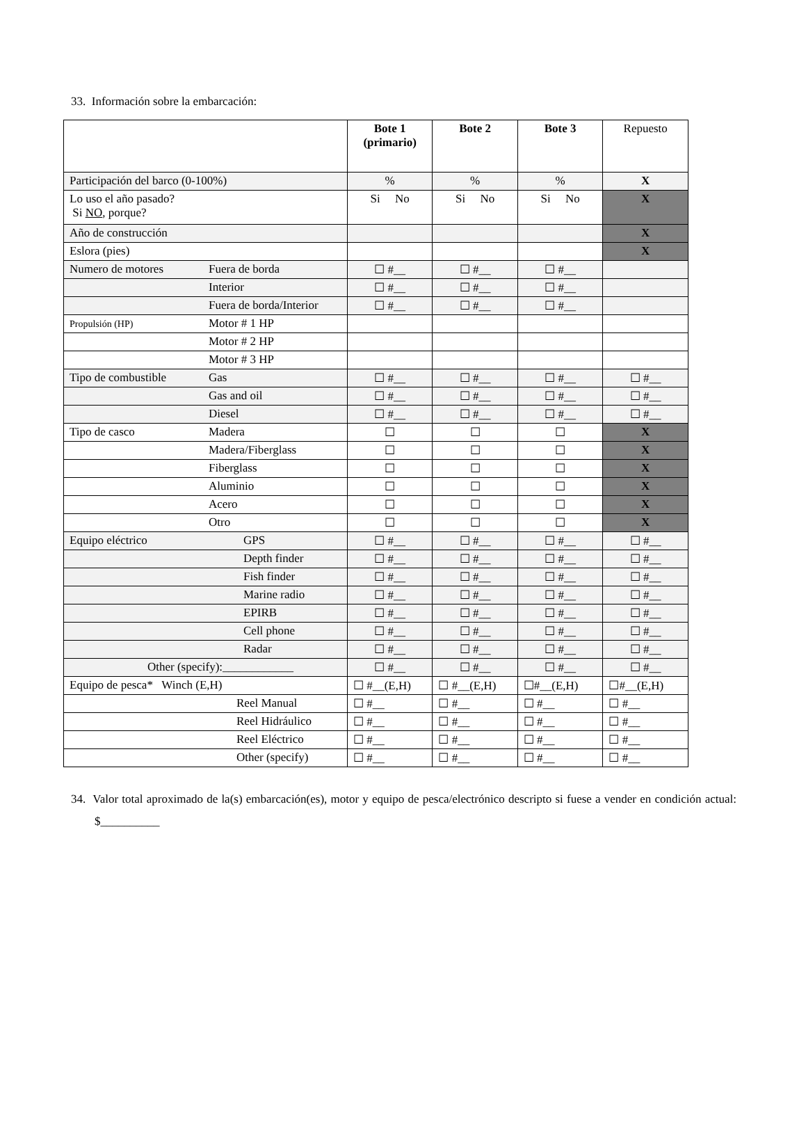33. Información sobre la embarcación:
| | Bote 1 (primario) | Bote 2 | Bote 3 | Repuesto |
| Participación del barco (0-100%) | % | % | % | X |
| Lo uso el año pasado? Si NO , porque? | Si No | Si No | Si No | X |
| Año de construcción | | | | X |
| Eslora (pies) | | | | X |
| Numero de motores Fuera de borda | ☐ #__ | ☐ #__ | ☐ #__ | |
| Interior | ☐ #__ | ☐ #__ | ☐ #__ | |
| Fuera de borda/Interior | ☐ #__ | ☐ #__ | ☐ #__ | |
| Propulsión (HP) Motor # 1 HP | | | | |
| Motor # 2 HP | | | | |
| Motor # 3 HP | | | | |
| Tipo de combustible Gas | ☐ #__ | ☐ #__ | ☐ #__ | ☐ #__ |
| Gas and oil | ☐ #__ | ☐ #__ | ☐ #__ | ☐ #__ |
| Diesel | ☐ #__ | ☐ #__ | ☐ #__ | ☐ #__ |
| Tipo de casco Madera | ☐ | ☐ | ☐ | X |
| Madera/Fiberglass | ☐ | ☐ | ☐ | X |
| Fiberglass | ☐ | ☐ | ☐ | X |
| Aluminio | ☐ | ☐ | ☐ | X |
| Acero | ☐ | ☐ | ☐ | X |
| Otro | ☐ | ☐ | ☐ | X |
| Equipo eléctrico GPS | ☐ #__ | ☐ #__ | ☐ #__ | ☐ #__ |
| Depth finder | ☐ #__ | ☐ #__ | ☐ #__ | ☐ #__ |
| Fish finder | ☐ #__ | ☐ #__ | ☐ #__ | ☐ #__ |
| Marine radio | ☐ #__ | ☐ #__ | ☐ #__ | ☐ #__ |
| EPIRB | ☐ #__ | ☐ #__ | ☐ #__ | ☐ #__ |
| Cell phone | ☐ #__ | ☐ #__ | ☐ #__ | ☐ #__ |
| Radar | ☐ #__ | ☐ #__ | ☐ #__ | ☐ #__ |
| Other (specify):____________ | ☐ #__ | ☐ #__ | ☐ #__ | ☐ #__ |
| Equipo de pesca* Winch (E,H) | ☐ #__(E,H) | ☐ #__(E,H) | ☐#__(E,H) | ☐#__(E,H) |
| Reel Manual | ☐ #__ | ☐ #__ | ☐ #__ | ☐ #__ |
| Reel Hidráulico | ☐ #__ | ☐ #__ | ☐ #__ | ☐ #__ |
| Reel Eléctrico | ☐ #__ | ☐ #__ | ☐ #__ | ☐ #__ |
| Other (specify) | ☐ #__ | ☐ #__ | ☐ #__ | ☐ #__ |
34. Valor total aproximado de la(s) embarcación(es), motor y equipo de pesca/electrónico descripto si fuese a vender en condición actual: $__________